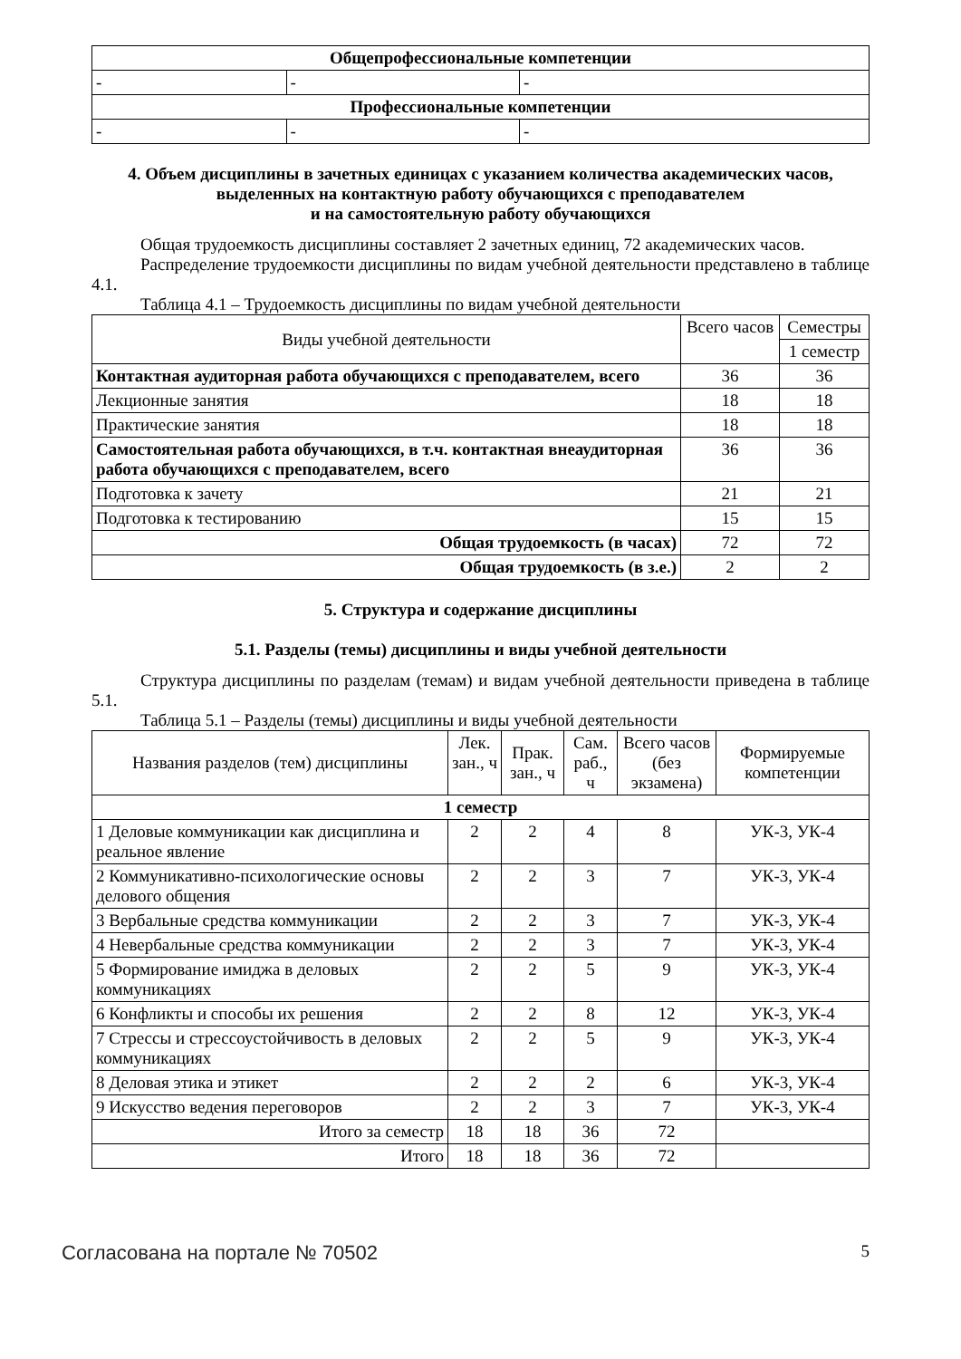| Общепрофессиональные компетенции | | |
| - | - | - |
| Профессиональные компетенции | | |
| - | - | - |
4. Объем дисциплины в зачетных единицах с указанием количества академических часов, выделенных на контактную работу обучающихся с преподавателем
и на самостоятельную работу обучающихся
Общая трудоемкость дисциплины составляет 2 зачетных единиц, 72 академических часов.
Распределение трудоемкости дисциплины по видам учебной деятельности представлено в таблице 4.1.
Таблица 4.1 – Трудоемкость дисциплины по видам учебной деятельности
| Виды учебной деятельности | Всего часов | Семестры |
| --- | --- | --- |
| | | 1 семестр |
| Контактная аудиторная работа обучающихся с преподавателем, всего | 36 | 36 |
| Лекционные занятия | 18 | 18 |
| Практические занятия | 18 | 18 |
| Самостоятельная работа обучающихся, в т.ч. контактная внеаудиторная работа обучающихся с преподавателем, всего | 36 | 36 |
| Подготовка к зачету | 21 | 21 |
| Подготовка к тестированию | 15 | 15 |
| Общая трудоемкость (в часах) | 72 | 72 |
| Общая трудоемкость (в з.е.) | 2 | 2 |
5. Структура и содержание дисциплины
5.1. Разделы (темы) дисциплины и виды учебной деятельности
Структура дисциплины по разделам (темам) и видам учебной деятельности приведена в таблице 5.1.
Таблица 5.1 – Разделы (темы) дисциплины и виды учебной деятельности
| Названия разделов (тем) дисциплины | Лек. зан., ч | Прак. зан., ч | Сам. раб., ч | Всего часов (без экзамена) | Формируемые компетенции |
| --- | --- | --- | --- | --- | --- |
| 1 семестр | | | | | |
| 1 Деловые коммуникации как дисциплина и реальное явление | 2 | 2 | 4 | 8 | УК-3, УК-4 |
| 2 Коммуникативно-психологические основы делового общения | 2 | 2 | 3 | 7 | УК-3, УК-4 |
| 3 Вербальные средства коммуникации | 2 | 2 | 3 | 7 | УК-3, УК-4 |
| 4 Невербальные средства коммуникации | 2 | 2 | 3 | 7 | УК-3, УК-4 |
| 5 Формирование имиджа в деловых коммуникациях | 2 | 2 | 5 | 9 | УК-3, УК-4 |
| 6 Конфликты и способы их решения | 2 | 2 | 8 | 12 | УК-3, УК-4 |
| 7 Стрессы и стрессоустойчивость в деловых коммуникациях | 2 | 2 | 5 | 9 | УК-3, УК-4 |
| 8 Деловая этика и этикет | 2 | 2 | 2 | 6 | УК-3, УК-4 |
| 9 Искусство ведения переговоров | 2 | 2 | 3 | 7 | УК-3, УК-4 |
| Итого за семестр | 18 | 18 | 36 | 72 | |
| Итого | 18 | 18 | 36 | 72 | |
Согласована на портале № 70502 5